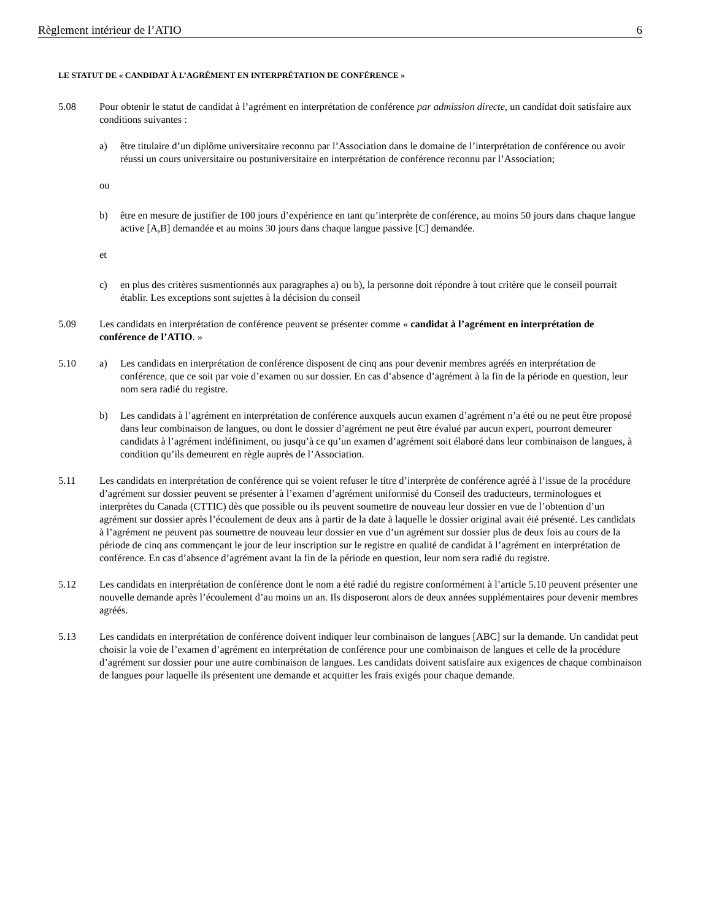Règlement intérieur de l’ATIO 6
LE STATUT DE « CANDIDAT À L’AGRÉMENT EN INTERPRÉTATION DE CONFÉRENCE »
5.08 Pour obtenir le statut de candidat à l’agrément en interprétation de conférence par admission directe, un candidat doit satisfaire aux conditions suivantes :
a) être titulaire d’un diplôme universitaire reconnu par l’Association dans le domaine de l’interprétation de conférence ou avoir réussi un cours universitaire ou postuniversitaire en interprétation de conférence reconnu par l’Association;
ou
b) être en mesure de justifier de 100 jours d’expérience en tant qu’interprète de conférence, au moins 50 jours dans chaque langue active [A,B] demandée et au moins 30 jours dans chaque langue passive [C] demandée.
et
c) en plus des critères susmentionnés aux paragraphes a) ou b), la personne doit répondre à tout critère que le conseil pourrait établir. Les exceptions sont sujettes à la décision du conseil
5.09 Les candidats en interprétation de conférence peuvent se présenter comme « candidat à l’agrément en interprétation de conférence de l’ATIO. »
5.10 a) Les candidats en interprétation de conférence disposent de cinq ans pour devenir membres agréés en interprétation de conférence, que ce soit par voie d’examen ou sur dossier. En cas d’absence d’agrément à la fin de la période en question, leur nom sera radié du registre.
b) Les candidats à l’agrément en interprétation de conférence auxquels aucun examen d’agrément n’a été ou ne peut être proposé dans leur combinaison de langues, ou dont le dossier d’agrément ne peut être évalué par aucun expert, pourront demeurer candidats à l’agrément indéfiniment, ou jusqu’à ce qu’un examen d’agrément soit élaboré dans leur combinaison de langues, à condition qu’ils demeurent en règle auprès de l’Association.
5.11 Les candidats en interprétation de conférence qui se voient refuser le titre d’interprète de conférence agréé à l’issue de la procédure d’agrément sur dossier peuvent se présenter à l’examen d’agrément uniformisé du Conseil des traducteurs, terminologues et interprètes du Canada (CTTIC) dès que possible ou ils peuvent soumettre de nouveau leur dossier en vue de l’obtention d’un agrément sur dossier après l’écoulement de deux ans à partir de la date à laquelle le dossier original avait été présenté. Les candidats à l’agrément ne peuvent pas soumettre de nouveau leur dossier en vue d’un agrément sur dossier plus de deux fois au cours de la période de cinq ans commençant le jour de leur inscription sur le registre en qualité de candidat à l’agrément en interprétation de conférence. En cas d’absence d’agrément avant la fin de la période en question, leur nom sera radié du registre.
5.12 Les candidats en interprétation de conférence dont le nom a été radié du registre conformément à l’article 5.10 peuvent présenter une nouvelle demande après l’écoulement d’au moins un an. Ils disposeront alors de deux années supplémentaires pour devenir membres agréés.
5.13 Les candidats en interprétation de conférence doivent indiquer leur combinaison de langues [ABC] sur la demande. Un candidat peut choisir la voie de l’examen d’agrément en interprétation de conférence pour une combinaison de langues et celle de la procédure d’agrément sur dossier pour une autre combinaison de langues. Les candidats doivent satisfaire aux exigences de chaque combinaison de langues pour laquelle ils présentent une demande et acquitter les frais exigés pour chaque demande.